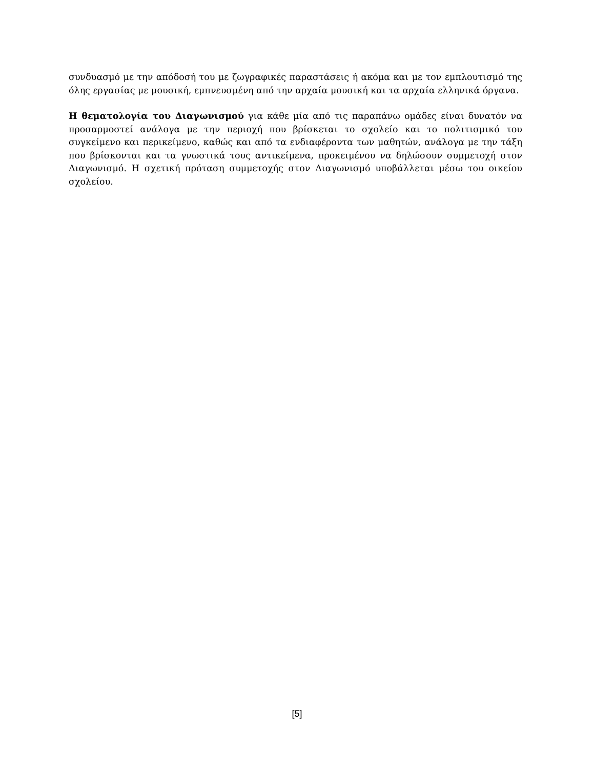συνδυασμό με την απόδοσή του με ζωγραφικές παραστάσεις ή ακόμα και με τον εμπλουτισμό της όλης εργασίας με μουσική, εμπνευσμένη από την αρχαία μουσική και τα αρχαία ελληνικά όργανα.
Η θεματολογία του Διαγωνισμού για κάθε μία από τις παραπάνω ομάδες είναι δυνατόν να προσαρμοστεί ανάλογα με την περιοχή που βρίσκεται το σχολείο και το πολιτισμικό του συγκείμενο και περικείμενο, καθώς και από τα ενδιαφέροντα των μαθητών, ανάλογα με την τάξη που βρίσκονται και τα γνωστικά τους αντικείμενα, προκειμένου να δηλώσουν συμμετοχή στον Διαγωνισμό. Η σχετική πρόταση συμμετοχής στον Διαγωνισμό υποβάλλεται μέσω του οικείου σχολείου.
[5]